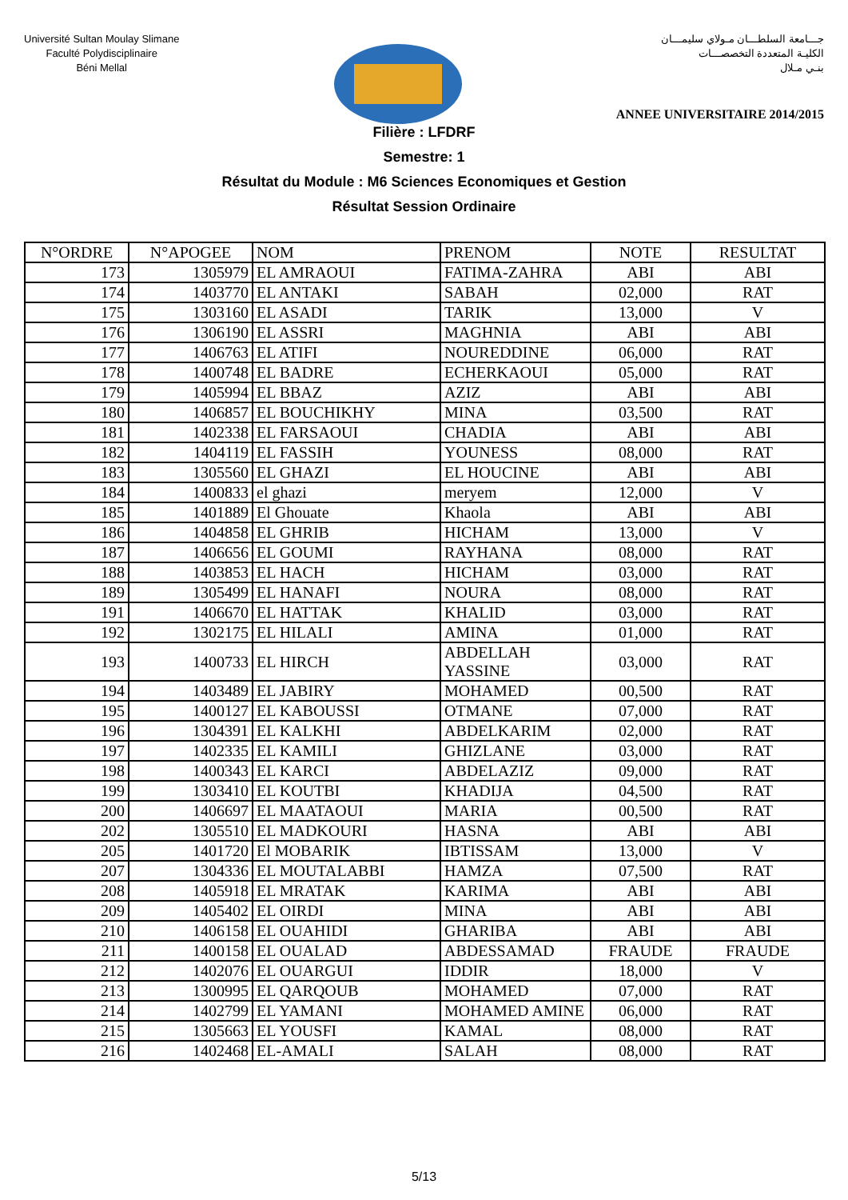Université Sultan Moulay Slimane
Faculté Polydisciplinaire
Béni Mellal
جـــامعة السلطـــان مـولاي سليمـــان
الكليـة المتعددة التخصصـــات
بنـي مـلال
ANNEE UNIVERSITAIRE 2014/2015
Filière : LFDRF
Semestre: 1
Résultat du Module : M6 Sciences Economiques et Gestion
Résultat Session Ordinaire
| N°ORDRE | N°APOGEE | NOM | PRENOM | NOTE | RESULTAT |
| --- | --- | --- | --- | --- | --- |
| 173 | 1305979 | EL AMRAOUI | FATIMA-ZAHRA | ABI | ABI |
| 174 | 1403770 | EL ANTAKI | SABAH | 02,000 | RAT |
| 175 | 1303160 | EL ASADI | TARIK | 13,000 | V |
| 176 | 1306190 | EL ASSRI | MAGHNIA | ABI | ABI |
| 177 | 1406763 | EL ATIFI | NOUREDDINE | 06,000 | RAT |
| 178 | 1400748 | EL BADRE | ECHERKAOUI | 05,000 | RAT |
| 179 | 1405994 | EL BBAZ | AZIZ | ABI | ABI |
| 180 | 1406857 | EL BOUCHIKHY | MINA | 03,500 | RAT |
| 181 | 1402338 | EL FARSAOUI | CHADIA | ABI | ABI |
| 182 | 1404119 | EL FASSIH | YOUNESS | 08,000 | RAT |
| 183 | 1305560 | EL GHAZI | EL HOUCINE | ABI | ABI |
| 184 | 1400833 | el ghazi | meryem | 12,000 | V |
| 185 | 1401889 | El Ghouate | Khaola | ABI | ABI |
| 186 | 1404858 | EL GHRIB | HICHAM | 13,000 | V |
| 187 | 1406656 | EL GOUMI | RAYHANA | 08,000 | RAT |
| 188 | 1403853 | EL HACH | HICHAM | 03,000 | RAT |
| 189 | 1305499 | EL HANAFI | NOURA | 08,000 | RAT |
| 191 | 1406670 | EL HATTAK | KHALID | 03,000 | RAT |
| 192 | 1302175 | EL HILALI | AMINA | 01,000 | RAT |
| 193 | 1400733 | EL HIRCH | ABDELLAH YASSINE | 03,000 | RAT |
| 194 | 1403489 | EL JABIRY | MOHAMED | 00,500 | RAT |
| 195 | 1400127 | EL KABOUSSI | OTMANE | 07,000 | RAT |
| 196 | 1304391 | EL KALKHI | ABDELKARIM | 02,000 | RAT |
| 197 | 1402335 | EL KAMILI | GHIZLANE | 03,000 | RAT |
| 198 | 1400343 | EL KARCI | ABDELAZIZ | 09,000 | RAT |
| 199 | 1303410 | EL KOUTBI | KHADIJA | 04,500 | RAT |
| 200 | 1406697 | EL MAATAOUI | MARIA | 00,500 | RAT |
| 202 | 1305510 | EL MADKOURI | HASNA | ABI | ABI |
| 205 | 1401720 | El MOBARIK | IBTISSAM | 13,000 | V |
| 207 | 1304336 | EL MOUTALABBI | HAMZA | 07,500 | RAT |
| 208 | 1405918 | EL MRATAK | KARIMA | ABI | ABI |
| 209 | 1405402 | EL OIRDI | MINA | ABI | ABI |
| 210 | 1406158 | EL OUAHIDI | GHARIBA | ABI | ABI |
| 211 | 1400158 | EL OUALAD | ABDESSAMAD | FRAUDE | FRAUDE |
| 212 | 1402076 | EL OUARGUI | IDDIR | 18,000 | V |
| 213 | 1300995 | EL QARQOUB | MOHAMED | 07,000 | RAT |
| 214 | 1402799 | EL YAMANI | MOHAMED AMINE | 06,000 | RAT |
| 215 | 1305663 | EL YOUSFI | KAMAL | 08,000 | RAT |
| 216 | 1402468 | EL-AMALI | SALAH | 08,000 | RAT |
5/13